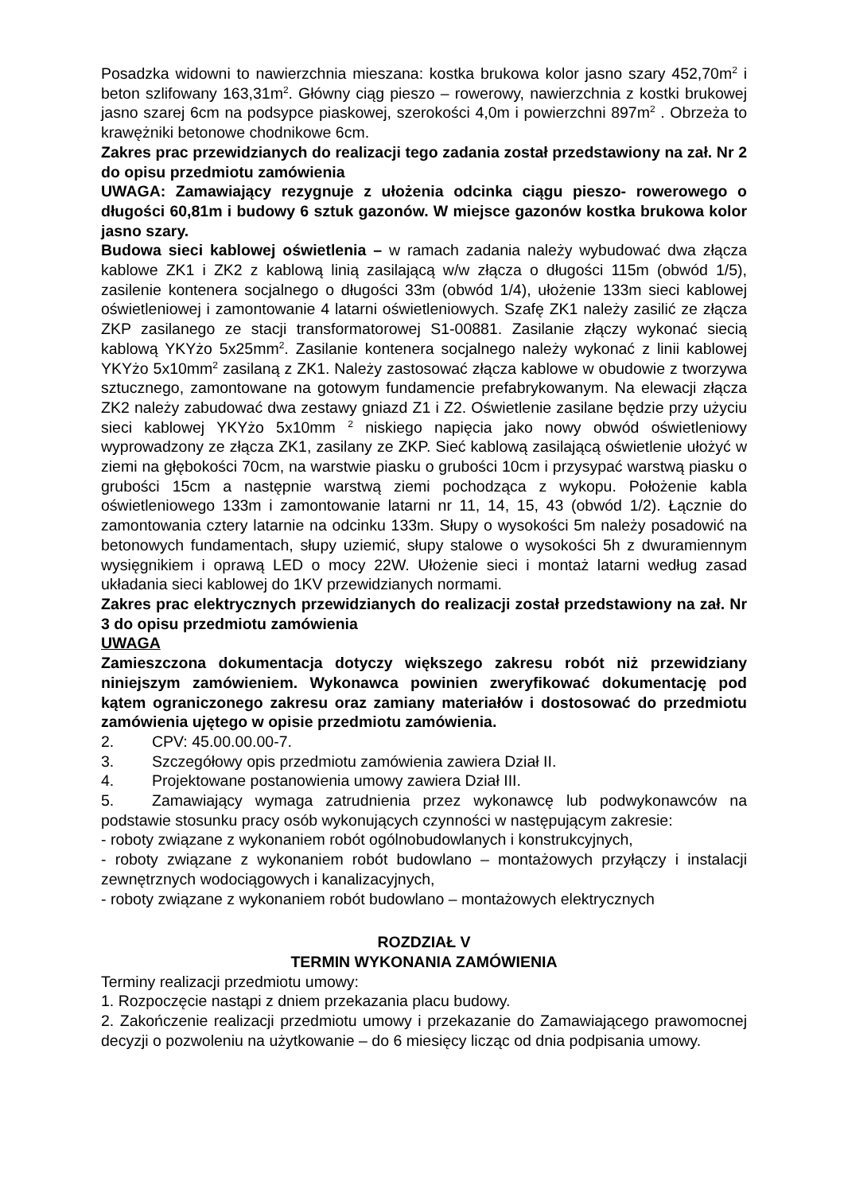Posadzka widowni to nawierzchnia mieszana: kostka brukowa kolor jasno szary 452,70m<sup>2</sup> i beton szlifowany 163,31m<sup>2</sup>. Główny ciąg pieszo – rowerowy, nawierzchnia z kostki brukowej jasno szarej 6cm na podsypce piaskowej, szerokości 4,0m i powierzchni 897m<sup>2</sup> . Obrzeża to krawężniki betonowe chodnikowe 6cm.
Zakres prac przewidzianych do realizacji tego zadania został przedstawiony na zał. Nr 2 do opisu przedmiotu zamówienia
UWAGA: Zamawiający rezygnuje z ułożenia odcinka ciągu pieszo- rowerowego o długości 60,81m i budowy 6 sztuk gazonów. W miejsce gazonów kostka brukowa kolor jasno szary.
Budowa sieci kablowej oświetlenia – w ramach zadania należy wybudować dwa złącza kablowe ZK1 i ZK2 z kablową linią zasilającą w/w złącza o długości 115m (obwód 1/5), zasilenie kontenera socjalnego o długości 33m (obwód 1/4), ułożenie 133m sieci kablowej oświetleniowej i zamontowanie 4 latarni oświetleniowych. Szafę ZK1 należy zasilić ze złącza ZKP zasilanego ze stacji transformatorowej S1-00881. Zasilanie złączy wykonać siecią kablową YKYżo 5x25mm<sup>2</sup>. Zasilanie kontenera socjalnego należy wykonać z linii kablowej YKYżo 5x10mm<sup>2</sup> zasilaną z ZK1. Należy zastosować złącza kablowe w obudowie z tworzywa sztucznego, zamontowane na gotowym fundamencie prefabrykowanym. Na elewacji złącza ZK2 należy zabudować dwa zestawy gniazd Z1 i Z2. Oświetlenie zasilane będzie przy użyciu sieci kablowej YKYżo 5x10mm <sup>2</sup> niskiego napięcia jako nowy obwód oświetleniowy wyprowadzony ze złącza ZK1, zasilany ze ZKP. Sieć kablową zasilającą oświetlenie ułożyć w ziemi na głębokości 70cm, na warstwie piasku o grubości 10cm i przysypać warstwą piasku o grubości 15cm a następnie warstwą ziemi pochodząca z wykopu. Położenie kabla oświetleniowego 133m i zamontowanie latarni nr 11, 14, 15, 43 (obwód 1/2). Łącznie do zamontowania cztery latarnie na odcinku 133m. Słupy o wysokości 5m należy posadowić na betonowych fundamentach, słupy uziemić, słupy stalowe o wysokości 5h z dwuramiennym wysięgnikiem i oprawą LED o mocy 22W. Ułożenie sieci i montaż latarni według zasad układania sieci kablowej do 1KV przewidzianych normami.
Zakres prac elektrycznych przewidzianych do realizacji został przedstawiony na zał. Nr 3 do opisu przedmiotu zamówienia
UWAGA
Zamieszczona dokumentacja dotyczy większego zakresu robót niż przewidziany niniejszym zamówieniem. Wykonawca powinien zweryfikować dokumentację pod kątem ograniczonego zakresu oraz zamiany materiałów i dostosować do przedmiotu zamówienia ujętego w opisie przedmiotu zamówienia.
2. CPV: 45.00.00.00-7.
3. Szczegółowy opis przedmiotu zamówienia zawiera Dział II.
4. Projektowane postanowienia umowy zawiera Dział III.
5. Zamawiający wymaga zatrudnienia przez wykonawcę lub podwykonawców na podstawie stosunku pracy osób wykonujących czynności w następującym zakresie:
- roboty związane z wykonaniem robót ogólnobudowlanych i konstrukcyjnych,
- roboty związane z wykonaniem robót budowlano – montażowych przyłączy i instalacji zewnętrznych wodociągowych i kanalizacyjnych,
- roboty związane z wykonaniem robót budowlano – montażowych elektrycznych
ROZDZIAŁ V
TERMIN WYKONANIA ZAMÓWIENIA
Terminy realizacji przedmiotu umowy:
1. Rozpoczęcie nastąpi z dniem przekazania placu budowy.
2. Zakończenie realizacji przedmiotu umowy i przekazanie do Zamawiającego prawomocnej decyzji o pozwoleniu na użytkowanie – do 6 miesięcy licząc od dnia podpisania umowy.